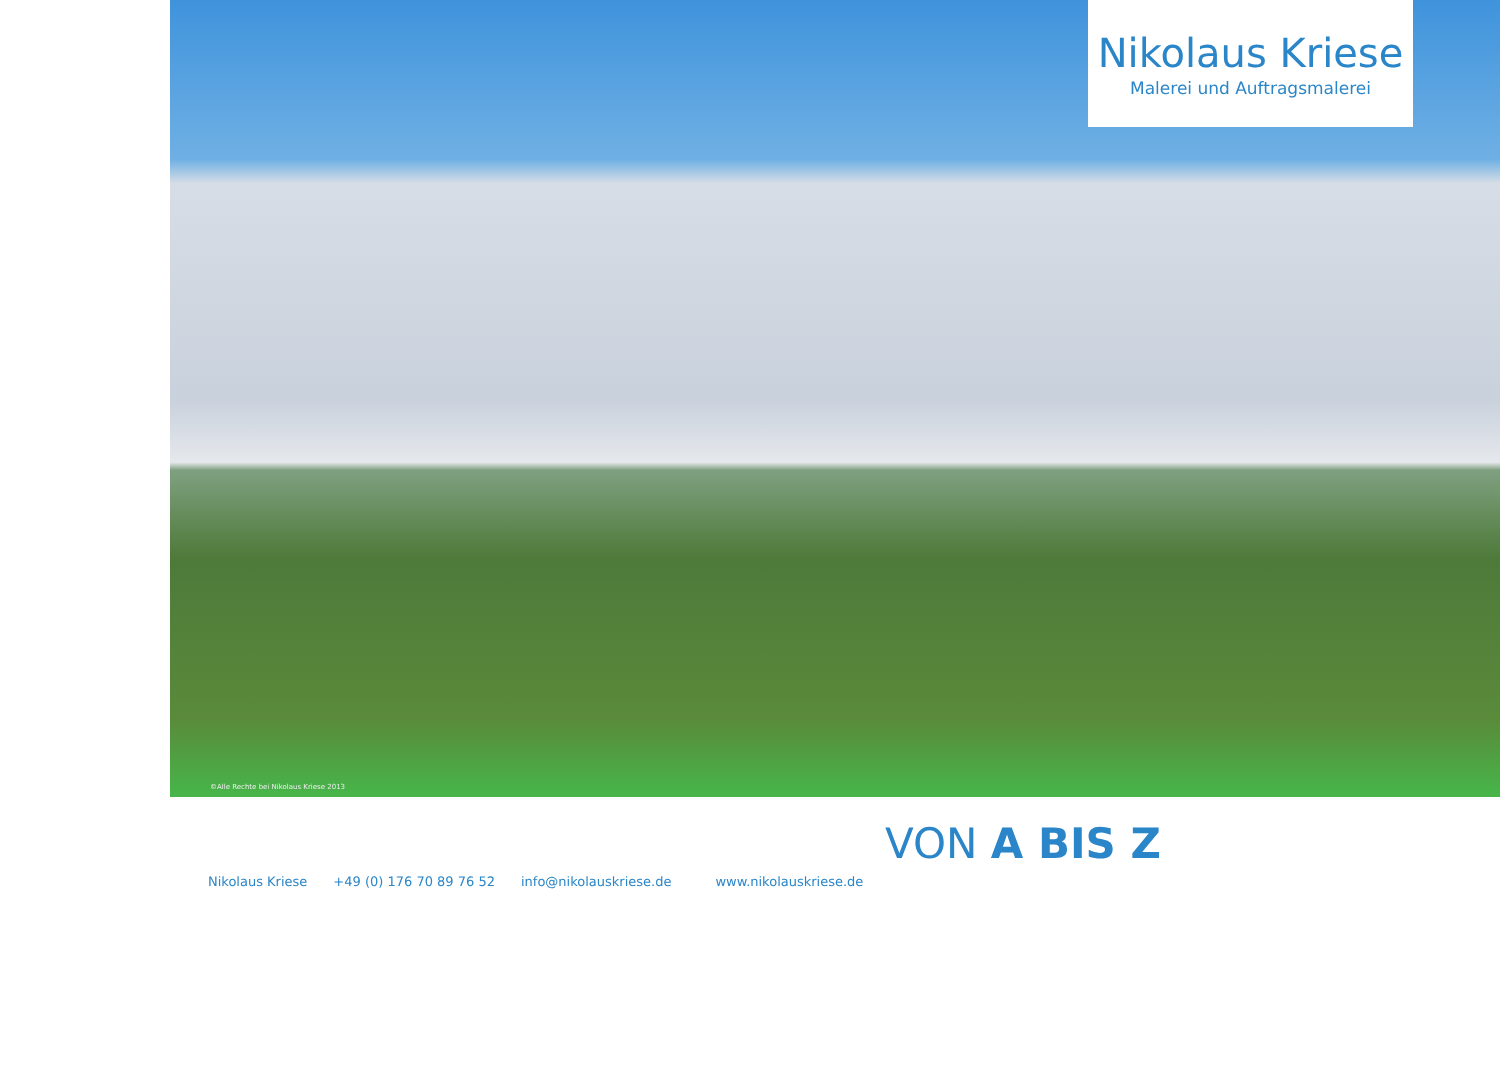Nikolaus Kriese
Malerei und Auftragsmalerei
©Alle Rechte bei Nikolaus Kriese 2013
VON A BIS Z
Nikolaus Kriese +49 (0) 176 70 89 76 52 info@nikolauskriese.de www.nikolauskriese.de